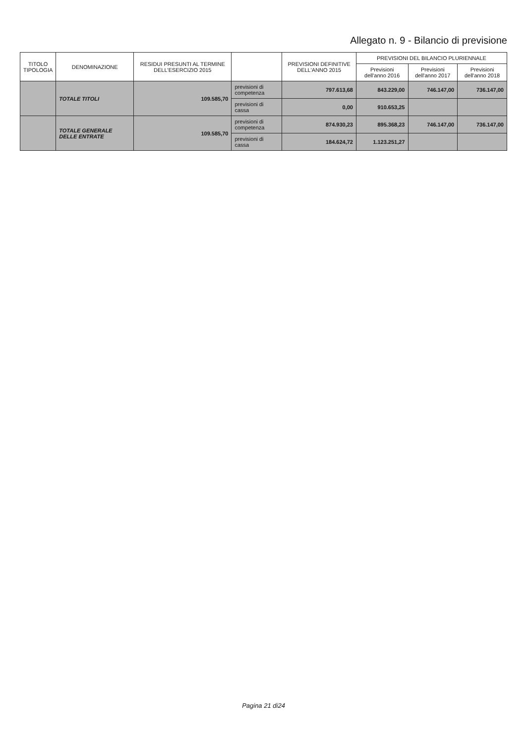Allegato n. 9 - Bilancio di previsione
| TITOLO TIPOLOGIA | DENOMINAZIONE | RESIDUI PRESUNTI AL TERMINE DELL'ESERCIZIO 2015 | | PREVISIONI DEFINITIVE DELL'ANNO 2015 | PREVISIONI DEL BILANCIO PLURIENNALE | | |
| --- | --- | --- | --- | --- | --- | --- | --- |
| | | | | | Previsioni dell'anno 2016 | Previsioni dell'anno 2017 | Previsioni dell'anno 2018 |
| | TOTALE TITOLI | 109.585,70 | previsioni di competenza | 797.613,68 | 843.229,00 | 746.147,00 | 736.147,00 |
| | | | previsioni di cassa | 0,00 | 910.653,25 | | |
| | TOTALE GENERALE DELLE ENTRATE | 109.585,70 | previsioni di competenza | 874.930,23 | 895.368,23 | 746.147,00 | 736.147,00 |
| | | | previsioni di cassa | 184.624,72 | 1.123.251,27 | | |
Pagina 21 di24